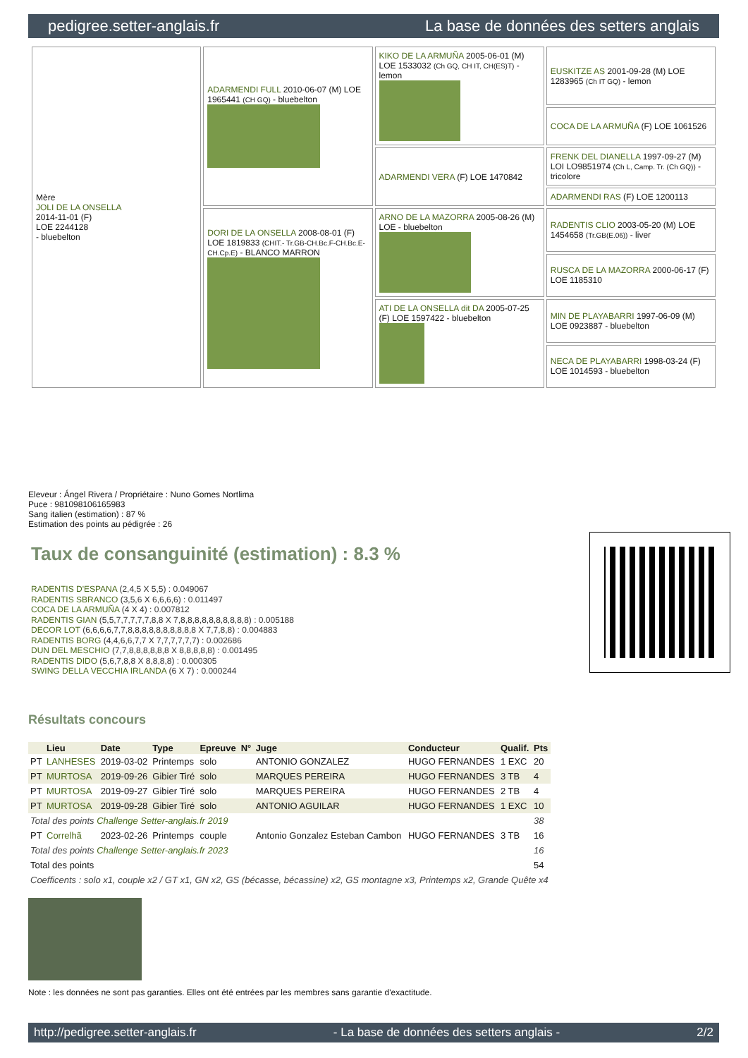pedigree.setter-anglais.fr La base de données des setters anglais
| Mère JOLI DE LA ONSELLA 2014-11-01 (F) LOE 2244128 - bluebelton | ADARMENDI FULL 2010-06-07 (M) LOE 1965441 (CH GQ) - bluebelton | KIKO DE LA ARMUÑA 2005-06-01 (M) LOE 1533032 (Ch GQ, CH IT, CH(ES)T) - lemon | EUSKITZE AS 2001-09-28 (M) LOE 1283965 (Ch IT GQ) - lemon |
| | | | COCA DE LA ARMUÑA (F) LOE 1061526 |
| | | ADARMENDI VERA (F) LOE 1470842 | FRENK DEL DIANELLA 1997-09-27 (M) LOI LO9851974 (Ch L, Camp. Tr. (Ch GQ)) - tricolore |
| | | | ADARMENDI RAS (F) LOE 1200113 |
| | DORI DE LA ONSELLA 2008-08-01 (F) LOE 1819833 (CHIT.- Tr.GB-CH.Bc.F-CH.Bc.E-CH.Cp.E) - BLANCO MARRON | ARNO DE LA MAZORRA 2005-08-26 (M) LOE - bluebelton | RADENTIS CLIO 2003-05-20 (M) LOE 1454658 (Tr.GB(E.06)) - liver |
| | | | RUSCA DE LA MAZORRA 2000-06-17 (F) LOE 1185310 |
| | | ATI DE LA ONSELLA dit DA 2005-07-25 (F) LOE 1597422 - bluebelton | MIN DE PLAYABARRI 1997-06-09 (M) LOE 0923887 - bluebelton |
| | | | NECA DE PLAYABARRI 1998-03-24 (F) LOE 1014593 - bluebelton |
Eleveur : Ángel Rivera / Propriétaire : Nuno Gomes Nortlima
Puce : 981098106165983
Sang italien (estimation) : 87 %
Estimation des points au pédigrée : 26
Taux de consanguinité (estimation) : 8.3 %
RADENTIS D'ESPANA (2,4,5 X 5,5) : 0.049067
RADENTIS SBRANCO (3,5,6 X 6,6,6,6) : 0.011497
COCA DE LA ARMUÑA (4 X 4) : 0.007812
RADENTIS GIAN (5,5,7,7,7,7,7,8,8 X 7,8,8,8,8,8,8,8,8,8,8) : 0.005188
DECOR LOT (6,6,6,6,7,7,8,8,8,8,8,8,8,8,8,8 X 7,7,8,8) : 0.004883
RADENTIS BORG (4,4,6,6,7,7 X 7,7,7,7,7,7) : 0.002686
DUN DEL MESCHIO (7,7,8,8,8,8,8,8 X 8,8,8,8,8) : 0.001495
RADENTIS DIDO (5,6,7,8,8 X 8,8,8,8) : 0.000305
SWING DELLA VECCHIA IRLANDA (6 X 7) : 0.000244
Résultats concours
| | Lieu | Date | Type | Epreuve | N° | Juge | Conducteur | Qualif. | Pts |
| --- | --- | --- | --- | --- | --- | --- | --- | --- | --- |
| PT | LANHESES | 2019-03-02 | Printemps | solo | | ANTONIO GONZALEZ | HUGO FERNANDES | 1 EXC | 20 |
| PT | MURTOSA | 2019-09-26 | Gibier Tiré | solo | | MARQUES PEREIRA | HUGO FERNANDES | 3 TB | 4 |
| PT | MURTOSA | 2019-09-27 | Gibier Tiré | solo | | MARQUES PEREIRA | HUGO FERNANDES | 2 TB | 4 |
| PT | MURTOSA | 2019-09-28 | Gibier Tiré | solo | | ANTONIO AGUILAR | HUGO FERNANDES | 1 EXC | 10 |
| Total des points Challenge Setter-anglais.fr 2019 | | | | | | | | | 38 |
| PT | Correlhã | 2023-02-26 | Printemps | couple | | Antonio Gonzalez Esteban Cambon | HUGO FERNANDES | 3 TB | 16 |
| Total des points Challenge Setter-anglais.fr 2023 | | | | | | | | | 16 |
| Total des points | | | | | | | | | 54 |
| Coefficents : solo x1, couple x2 / GT x1, GN x2, GS (bécasse, bécassine) x2, GS montagne x3, Printemps x2, Grande Quête x4 | | | | | | | | | |
Note : les données ne sont pas garanties. Elles ont été entrées par les membres sans garantie d'exactitude.
http://pedigree.setter-anglais.fr - La base de données des setters anglais - 2/2